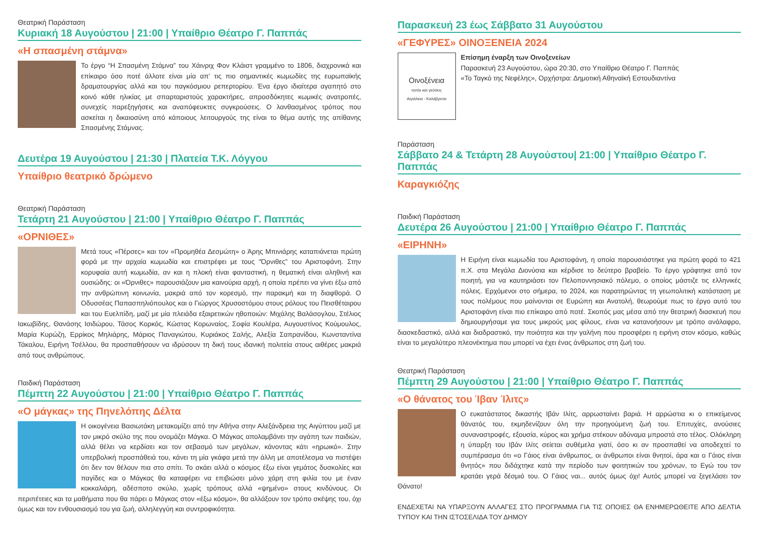Θεατρική Παράσταση
Κυριακή 18 Αυγούστου | 21:00 | Υπαίθριο Θέατρο Γ. Παππάς
«Η σπασμένη στάμνα»
Το έργο “Η Σπασμένη Στάμνα” του Χάινριχ Φον Κλάιστ γραμμένο το 1806, διαχρονικά και επίκαιρο όσο ποτέ άλλοτε είναι μία απ’ τις πιο σημαντικές κωμωδίες της ευρωπαϊκής δραματουργίας αλλά και του παγκόσμιου ρεπερτορίου. Ένα έργο ιδιαίτερα αγαπητό στο κοινό κάθε ηλικίας με σπαρταριστούς χαρακτήρες, απροσδόκητες κωμικές ανατροπές, συνεχείς παρεξηγήσεις και αναπόφευκτες συγκρούσεις. Ο λανθασμένος τρόπος που ασκείται η δικαιοσύνη από κάποιους λειτουργούς της είναι το θέμα αυτής της απίθανης Σπασμένης Στάμνας.
Δευτέρα 19 Αυγούστου | 21:30 | Πλατεία Τ.Κ. Λόγγου
Υπαίθριο θεατρικό δρώμενο
Θεατρική Παράσταση
Τετάρτη 21 Αυγούστου | 21:00 | Υπαίθριο Θέατρο Γ. Παππάς
«ΟΡΝΙΘΕΣ»
Μετά τους «Πέρσες» και τον «Προμηθέα Δεσμώτη» ο Άρης Μπινιάρης καταπιάνεται πρώτη φορά με την αρχαία κωμωδία και επιστρέφει με τους “Όρνιθες” του Αριστοφάνη. Στην κορυφαία αυτή κωμωδία, αν και η πλοκή είναι φανταστική, η θεματική είναι αληθινή και ουσιώδης: οι «Όρνιθες» παρουσιάζουν μια καινούρια αρχή, η οποία πρέπει να γίνει έξω από την ανθρώπινη κοινωνία, μακριά από τον κορεσμό, την παρακμή και τη διαφθορά. Ο Οδυσσέας Παπασπηλιόπουλος και ο Γιώργος Χρυσοστόμου στους ρόλους του Πεισθέταιρου και του Ευελπίδη, μαζί με μία πλειάδα εξαιρετικών ηθοποιών: Μιχάλης Βαλάσογλου, Στέλιος Ιακωβίδης, Θανάσης Ισιδώρου, Τάσος Κορκός, Κώστας Κορωναίος, Σοφία Κουλέρα, Αυγουστίνος Κούμουλος, Μαρία Κυρώζη, Ερρίκος Μηλιάρης, Μάριος Παναγιώτου, Κυριάκος Σαλής, Αλεξία Σαπρανίδου, Κωνσταντίνα Τάκαλου, Ειρήνη Τσέλλου, θα προσπαθήσουν να ιδρύσουν τη δική τους ιδανική πολιτεία στους αιθέρες μακριά από τους ανθρώπους.
Παιδική Παράσταση
Πέμπτη 22 Αυγούστου | 21:00 | Υπαίθριο Θέατρο Γ. Παππάς
«Ο μάγκας» της Πηνελόπης Δέλτα
Η οικογένεια Βασιωτάκη μετακομίζει από την Αθήνα στην Αλεξάνδρεια της Αιγύπτου μαζί με τον μικρό σκύλο της που ονομάζει Μάγκα. Ο Μάγκας απολαμβάνει την αγάπη των παιδιών, αλλά θέλει να κερδίσει και τον σεβασμό των μεγάλων, κάνοντας κάτι «ηρωικό». Στην υπερβολική προσπάθειά του, κάνει τη μία γκάφα μετά την άλλη με αποτέλεσμα να πιστέψει ότι δεν τον θέλουν πια στο σπίτι. Το σκάει αλλά ο κόσμος έξω είναι γεμάτος δυσκολίες και παγίδες και ο Μάγκας θα καταφέρει να επιβιώσει μόνο χάρη στη φιλία του με έναν κοκκαλιάρη, αδέσποτο σκύλο, χωρίς τρόπους αλλά «ψημένο» στους κινδύνους. Οι περιπέτειες και τα μαθήματα που θα πάρει ο Μάγκας στον «έξω κόσμο», θα αλλάξουν τον τρόπο σκέψης του, όχι όμως και τον ενθουσιασμό του για ζωή, αλληλεγγύη και συντροφικότητα.
Παρασκευή 23 έως Σάββατο 31 Αυγούστου
«ΓΕΦΥΡΕΣ» ΟΙΝΟΞΕΝΕΙΑ 2024
Οινοξένεια
τοπία και γεύσεις
Αιγιάλεια - Καλάβρυτα
Επίσημη έναρξη των Οινοξενείων
Παρασκευή 23 Αυγούστου, ώρα 20:30, στο Υπαίθριο Θέατρο Γ. Παππάς
«Το Ταγκό της Νεφέλης», Ορχήστρα: Δημοτική Αθηναϊκή Εστουδιαντίνα
Παράσταση
Σάββατο 24 & Τετάρτη 28 Αυγούστου| 21:00 | Υπαίθριο Θέατρο Γ. Παππάς
Καραγκιόζης
Παιδική Παράσταση
Δευτέρα 26 Αυγούστου | 21:00 | Υπαίθριο Θέατρο Γ. Παππάς
«ΕΙΡΗΝΗ»
Η Ειρήνη είναι κωμωδία του Αριστοφάνη, η οποία παρουσιάστηκε για πρώτη φορά το 421 π.Χ. στα Μεγάλα Διονύσια και κέρδισε το δεύτερο βραβείο. Το έργο γράφτηκε από τον ποιητή, για να καυτηριάσει τον Πελοποννησιακό πόλεμο, ο οποίος μάστιζε τις ελληνικές πόλεις. Ερχόμενοι στο σήμερα, το 2024, και παρατηρώντας τη γεωπολιτική κατάσταση με τους πολέμους που μαίνονται σε Ευρώπη και Ανατολή, θεωρούμε πως το έργο αυτό του Αριστοφάνη είναι πιο επίκαιρο από ποτέ. Σκοπός μας μέσα από την θεατρική διασκευή που δημιουργήσαμε για τους μικρούς μας φίλους, είναι να κατανοήσουν με τρόπο ανάλαφρο, διασκεδαστικό, αλλά και διαδραστικό, την ποιότητα και την γαλήνη που προσφέρει η ειρήνη στον κόσμο, καθώς είναι το μεγαλύτερο πλεονέκτημα που μπορεί να έχει ένας άνθρωπος στη ζωή του.
Θεατρική Παράσταση
Πέμπτη 29 Αυγούστου | 21:00 | Υπαίθριο Θέατρο Γ. Παππάς
«Ο θάνατος του Ίβαν Ίλιτς»
Ο ευκατάστατος δικαστής Ιβάν Ιλίτς, αρρωσταίνει βαριά. Η αρρώστια κι ο επικείμενος θάνατός του, εκμηδενίζουν όλη την προηγούμενη ζωή του. Επιτυχίες, ανούσιες συναναστροφές, εξουσία, κύρος και χρήμα στέκουν αδύναμα μπροστά στο τέλος. Ολόκληρη η ύπαρξη του Ιβάν Ιλίτς σείεται συθέμελα γιατί, όσο κι αν προσπαθεί να αποδεχτεί το συμπέρασμα ότι «ο Γάιος είναι άνθρωπος, οι άνθρωποι είναι θνητοί, άρα και ο Γάιος είναι θνητός» που διδάχτηκε κατά την περίοδο των φοιτητικών του χρόνων, το Εγώ του τον κρατάει γερά δέσμιό του. Ο Γάιος ναι... αυτός όμως όχι! Αυτός μπορεί να ξεγελάσει τον Θάνατο!
ΕΝΔΕΧΕΤΑΙ ΝΑ ΥΠΑΡΞΟΥΝ ΑΛΛΑΓΕΣ ΣΤΟ ΠΡΟΓΡΑΜΜΑ ΓΙΑ ΤΙΣ ΟΠΟΙΕΣ ΘΑ ΕΝΗΜΕΡΩΘΕΙΤΕ ΑΠΟ ΔΕΛΤΙΑ ΤΥΠΟΥ ΚΑΙ ΤΗΝ ΙΣΤΟΣΕΛΙΔΑ ΤΟΥ ΔΗΜΟΥ